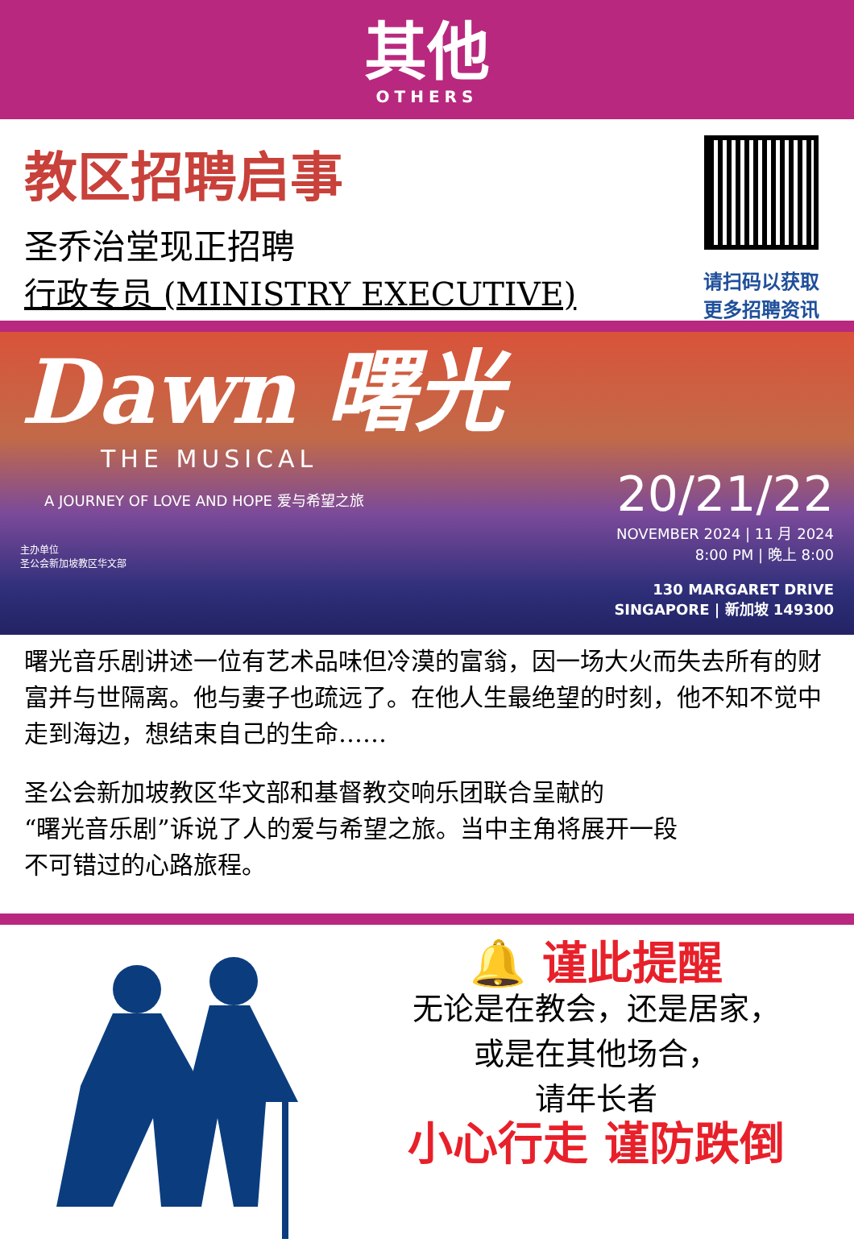其他
OTHERS
教区招聘启事
圣乔治堂现正招聘
行政专员 (MINISTRY EXECUTIVE)
请扫码以获取
更多招聘资讯
Dawn 曙光
THE MUSICAL
A JOURNEY OF LOVE AND HOPE 爱与希望之旅
主办单位
圣公会新加坡教区华文部
20/21/22
NOVEMBER 2024 | 11 月 2024
8:00 PM | 晚上 8:00
130 MARGARET DRIVE
SINGAPORE | 新加坡 149300
曙光音乐剧讲述一位有艺术品味但冷漠的富翁，因一场大火而失去所有的财富并与世隔离。他与妻子也疏远了。在他人生最绝望的时刻，他不知不觉中走到海边，想结束自己的生命……
圣公会新加坡教区华文部和基督教交响乐团联合呈献的
“曙光音乐剧”诉说了人的爱与希望之旅。当中主角将展开一段
不可错过的心路旅程。
🔔 谨此提醒
无论是在教会，还是居家，
或是在其他场合，
请年长者
小心行走 谨防跌倒